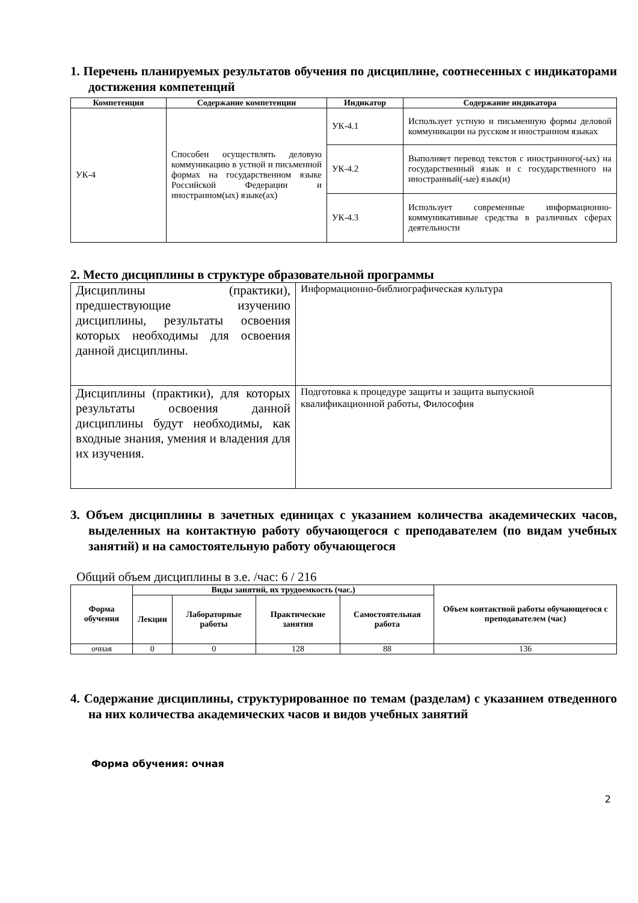1. Перечень планируемых результатов обучения по дисциплине, соотнесенных с индикаторами достижения компетенций
| Компетенция | Содержание компетенции | Индикатор | Содержание индикатора |
| --- | --- | --- | --- |
| УК-4 | Способен осуществлять деловую коммуникацию в устной и письменной формах на государственном языке Российской Федерации и иностранном(ых) языке(ах) | УК-4.1 | Использует устную и письменную формы деловой коммуникации на русском и иностранном языках |
| | | УК-4.2 | Выполняет перевод текстов с иностранного(-ых) на государственный язык и с государственного на иностранный(-ые) язык(и) |
| | | УК-4.3 | Использует современные информационно-коммуникативные средства в различных сферах деятельности |
2. Место дисциплины в структуре образовательной программы
| Дисциплины (практики), предшествующие изучению дисциплины, результаты освоения которых необходимы для освоения данной дисциплины. | Информационно-библиографическая культура |
| Дисциплины (практики), для которых результаты освоения данной дисциплины будут необходимы, как входные знания, умения и владения для их изучения. | Подготовка к процедуре защиты и защита выпускной квалификационной работы, Философия |
3. Объем дисциплины в зачетных единицах с указанием количества академических часов, выделенных на контактную работу обучающегося с преподавателем (по видам учебных занятий) и на самостоятельную работу обучающегося
Общий объем дисциплины в з.е. /час: 6 / 216
| Форма обучения | Виды занятий, их трудоемкость (час.) | | | | Объем контактной работы обучающегося с преподавателем (час) |
| --- | --- | --- | --- | --- | --- |
| | Лекции | Лабораторные работы | Практические занятия | Самостоятельная работа | |
| очная | 0 | 0 | 128 | 88 | 136 |
4. Содержание дисциплины, структурированное по темам (разделам) с указанием отведенного на них количества академических часов и видов учебных занятий
Форма обучения: очная
2